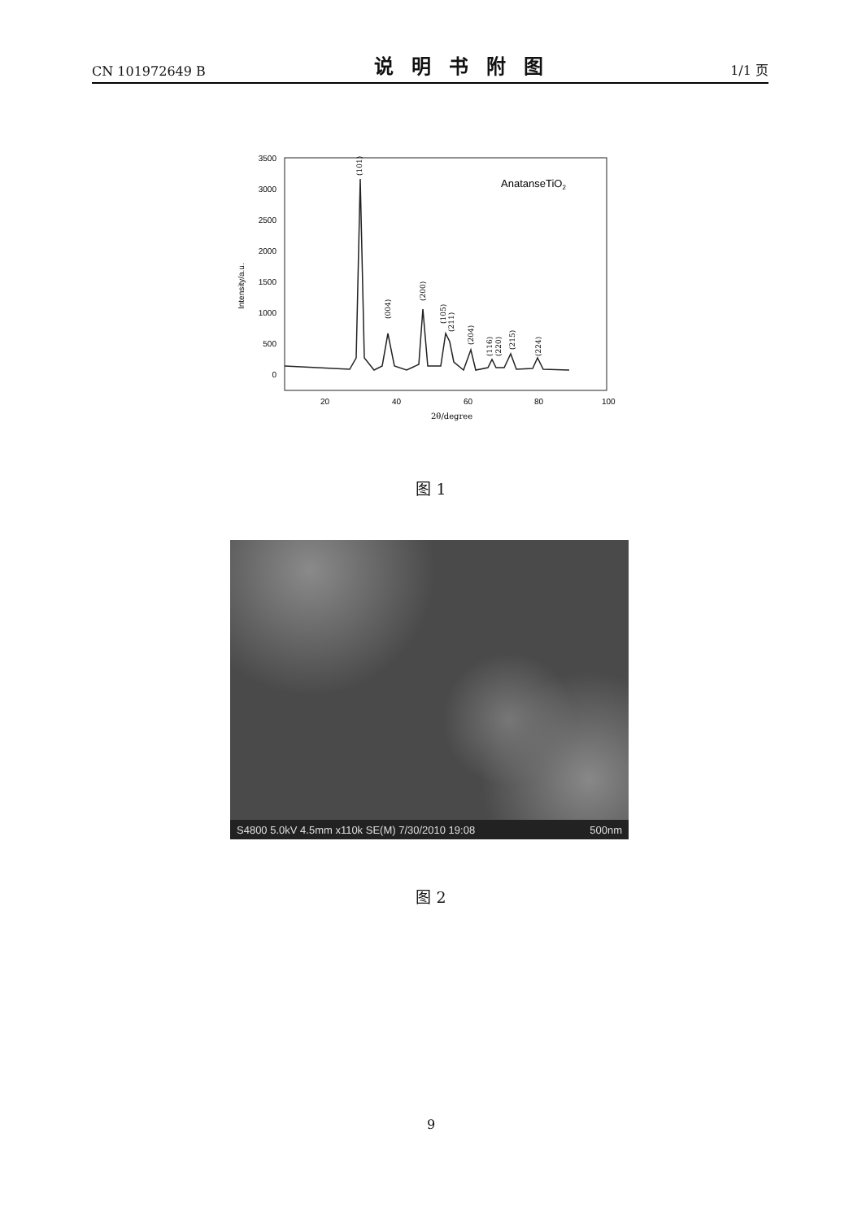CN 101972649 B 说明书附图 1/1 页
3500
3000
2500
2000
1500
1000
500
0
20
40
60
80
100
2θ/degree
Intensity/a.u.
AnatanseTiO2
(101)
(004)
(200)
(105)
(211)
(204)
(116)
(220)
(215)
(224)
图 1
S4800 5.0kV 4.5mm x110k SE(M) 7/30/2010 19:08 500nm
图 2
9